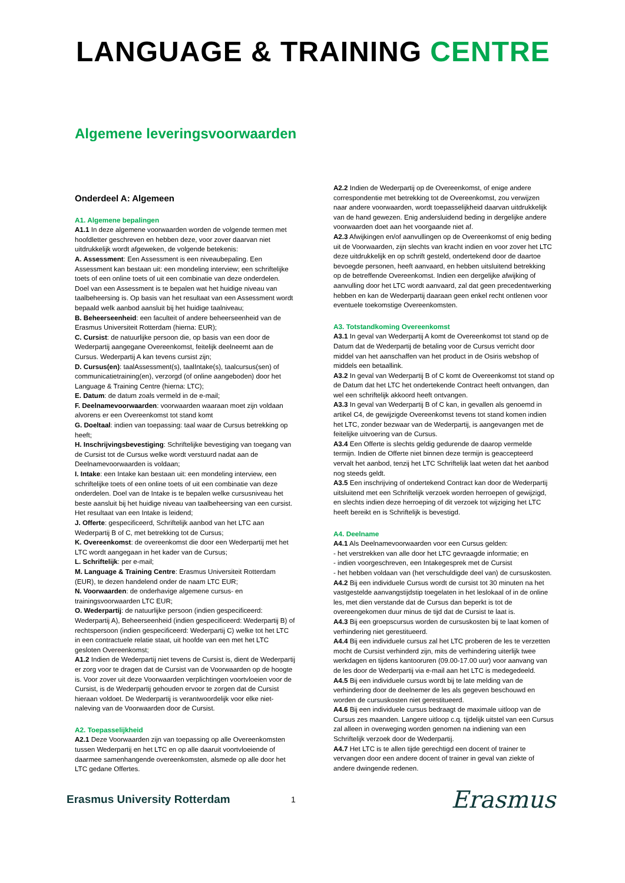LANGUAGE & TRAINING CENTRE
Algemene leveringsvoorwaarden
Onderdeel A: Algemeen
A1. Algemene bepalingen
A1.1 In deze algemene voorwaarden worden de volgende termen met hoofdletter geschreven en hebben deze, voor zover daarvan niet uitdrukkelijk wordt afgeweken, de volgende betekenis:
A. Assessment: Een Assessment is een niveaubepaling. Een Assessment kan bestaan uit: een mondeling interview; een schriftelijke toets of een online toets of uit een combinatie van deze onderdelen. Doel van een Assessment is te bepalen wat het huidige niveau van taalbeheersing is. Op basis van het resultaat van een Assessment wordt bepaald welk aanbod aansluit bij het huidige taalniveau;
B. Beheerseenheid: een faculteit of andere beheerseenheid van de Erasmus Universiteit Rotterdam (hierna: EUR);
C. Cursist: de natuurlijke persoon die, op basis van een door de Wederpartij aangegane Overeenkomst, feitelijk deelneemt aan de Cursus. Wederpartij A kan tevens cursist zijn;
D. Cursus(en): taalAssessment(s), taalIntake(s), taalcursus(sen) of communicatietraining(en), verzorgd (of online aangeboden) door het Language & Training Centre (hierna: LTC);
E. Datum: de datum zoals vermeld in de e-mail;
F. Deelnamevoorwaarden: voorwaarden waaraan moet zijn voldaan alvorens er een Overeenkomst tot stand komt
G. Doeltaal: indien van toepassing: taal waar de Cursus betrekking op heeft;
H. Inschrijvingsbevestiging: Schriftelijke bevestiging van toegang van de Cursist tot de Cursus welke wordt verstuurd nadat aan de Deelnamevoorwaarden is voldaan;
I. Intake: een Intake kan bestaan uit: een mondeling interview, een schriftelijke toets of een online toets of uit een combinatie van deze onderdelen. Doel van de Intake is te bepalen welke cursusniveau het beste aansluit bij het huidige niveau van taalbeheersing van een cursist. Het resultaat van een Intake is leidend;
J. Offerte: gespecificeerd, Schriftelijk aanbod van het LTC aan Wederpartij B of C, met betrekking tot de Cursus;
K. Overeenkomst: de overeenkomst die door een Wederpartij met het LTC wordt aangegaan in het kader van de Cursus;
L. Schriftelijk: per e-mail;
M. Language & Training Centre: Erasmus Universiteit Rotterdam (EUR), te dezen handelend onder de naam LTC EUR;
N. Voorwaarden: de onderhavige algemene cursus- en trainingsvoorwaarden LTC EUR;
O. Wederpartij: de natuurlijke persoon (indien gespecificeerd: Wederpartij A), Beheerseenheid (indien gespecificeerd: Wederpartij B) of rechtspersoon (indien gespecificeerd: Wederpartij C) welke tot het LTC in een contractuele relatie staat, uit hoofde van een met het LTC gesloten Overeenkomst;
A1.2 Indien de Wederpartij niet tevens de Cursist is, dient de Wederpartij er zorg voor te dragen dat de Cursist van de Voorwaarden op de hoogte is. Voor zover uit deze Voorwaarden verplichtingen voortvloeien voor de Cursist, is de Wederpartij gehouden ervoor te zorgen dat de Cursist hieraan voldoet. De Wederpartij is verantwoordelijk voor elke niet-naleving van de Voorwaarden door de Cursist.
A2. Toepasselijkheid
A2.1 Deze Voorwaarden zijn van toepassing op alle Overeenkomsten tussen Wederpartij en het LTC en op alle daaruit voortvloeiende of daarmee samenhangende overeenkomsten, alsmede op alle door het LTC gedane Offertes.
A2.2 Indien de Wederpartij op de Overeenkomst, of enige andere correspondentie met betrekking tot de Overeenkomst, zou verwijzen naar andere voorwaarden, wordt toepasselijkheid daarvan uitdrukkelijk van de hand gewezen. Enig andersluidend beding in dergelijke andere voorwaarden doet aan het voorgaande niet af.
A2.3 Afwijkingen en/of aanvullingen op de Overeenkomst of enig beding uit de Voorwaarden, zijn slechts van kracht indien en voor zover het LTC deze uitdrukkelijk en op schrift gesteld, ondertekend door de daartoe bevoegde personen, heeft aanvaard, en hebben uitsluitend betrekking op de betreffende Overeenkomst. Indien een dergelijke afwijking of aanvulling door het LTC wordt aanvaard, zal dat geen precedentwerking hebben en kan de Wederpartij daaraan geen enkel recht ontlenen voor eventuele toekomstige Overeenkomsten.
A3. Totstandkoming Overeenkomst
A3.1 In geval van Wederpartij A komt de Overeenkomst tot stand op de Datum dat de Wederpartij de betaling voor de Cursus verricht door middel van het aanschaffen van het product in de Osiris webshop of middels een betaallink.
A3.2 In geval van Wederpartij B of C komt de Overeenkomst tot stand op de Datum dat het LTC het ondertekende Contract heeft ontvangen, dan wel een schriftelijk akkoord heeft ontvangen.
A3.3 In geval van Wederpartij B of C kan, in gevallen als genoemd in artikel C4, de gewijzigde Overeenkomst tevens tot stand komen indien het LTC, zonder bezwaar van de Wederpartij, is aangevangen met de feitelijke uitvoering van de Cursus.
A3.4 Een Offerte is slechts geldig gedurende de daarop vermelde termijn. Indien de Offerte niet binnen deze termijn is geaccepteerd vervalt het aanbod, tenzij het LTC Schriftelijk laat weten dat het aanbod nog steeds geldt.
A3.5 Een inschrijving of ondertekend Contract kan door de Wederpartij uitsluitend met een Schriftelijk verzoek worden herroepen of gewijzigd, en slechts indien deze herroeping of dit verzoek tot wijziging het LTC heeft bereikt en is Schriftelijk is bevestigd.
A4. Deelname
A4.1 Als Deelnamevoorwaarden voor een Cursus gelden:
- het verstrekken van alle door het LTC gevraagde informatie; en
- indien voorgeschreven, een Intakegesprek met de Cursist
- het hebben voldaan van (het verschuldigde deel van) de cursuskosten.
A4.2 Bij een individuele Cursus wordt de cursist tot 30 minuten na het vastgestelde aanvangstijdstip toegelaten in het leslokaal of in de online les, met dien verstande dat de Cursus dan beperkt is tot de overeengekomen duur minus de tijd dat de Cursist te laat is.
A4.3 Bij een groepscursus worden de cursuskosten bij te laat komen of verhindering niet gerestitueerd.
A4.4 Bij een individuele cursus zal het LTC proberen de les te verzetten mocht de Cursist verhinderd zijn, mits de verhindering uiterlijk twee werkdagen en tijdens kantooruren (09.00-17.00 uur) voor aanvang van de les door de Wederpartij via e-mail aan het LTC is medegedeeld.
A4.5 Bij een individuele cursus wordt bij te late melding van de verhindering door de deelnemer de les als gegeven beschouwd en worden de cursuskosten niet gerestitueerd.
A4.6 Bij een individuele cursus bedraagt de maximale uitloop van de Cursus zes maanden. Langere uitloop c.q. tijdelijk uitstel van een Cursus zal alleen in overweging worden genomen na indiening van een Schriftelijk verzoek door de Wederpartij.
A4.7 Het LTC is te allen tijde gerechtigd een docent of trainer te vervangen door een andere docent of trainer in geval van ziekte of andere dwingende redenen.
Erasmus University Rotterdam
1
Erasmus